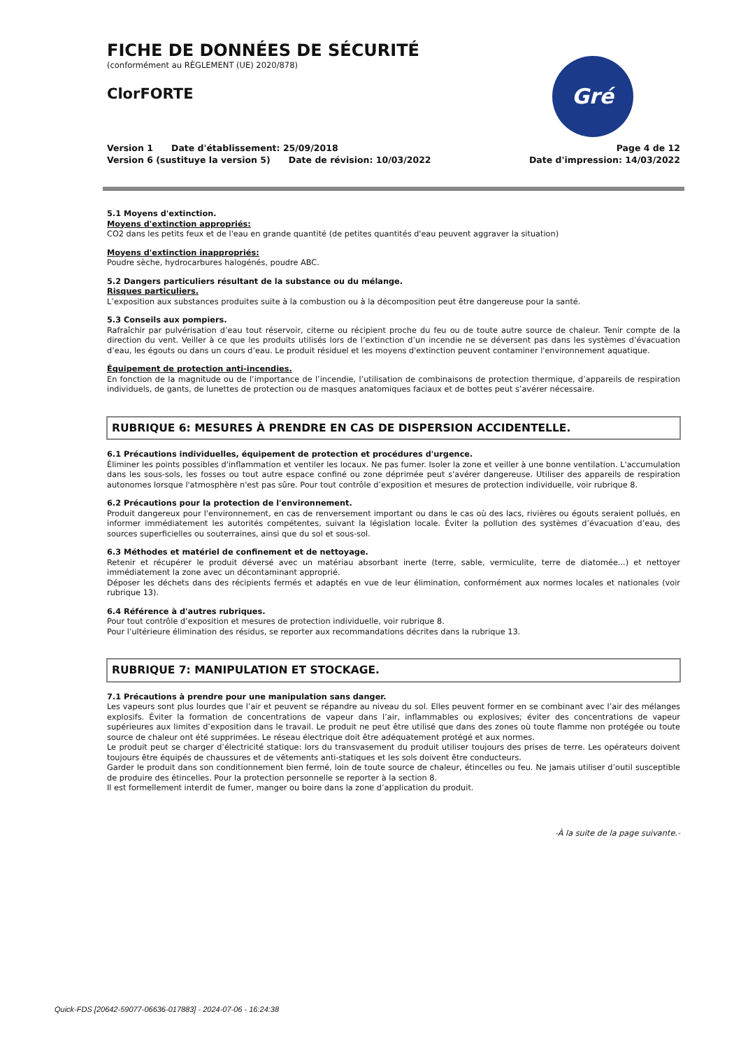Gré
FICHE DE DONNÉES DE SÉCURITÉ
(conformément au RÈGLEMENT (UE) 2020/878)
ClorFORTE
Version 1 Date d'établissement: 25/09/2018
Version 6 (sustituye la version 5) Date de révision: 10/03/2022
Page 4 de 12
Date d'impression: 14/03/2022
5.1 Moyens d'extinction.
Moyens d'extinction appropriés:
CO2 dans les petits feux et de l'eau en grande quantité (de petites quantités d'eau peuvent aggraver la situation)
Moyens d'extinction inappropriés:
Poudre sèche, hydrocarbures halogénés, poudre ABC.
5.2 Dangers particuliers résultant de la substance ou du mélange.
Risques particuliers.
L’exposition aux substances produites suite à la combustion ou à la décomposition peut être dangereuse pour la santé.
5.3 Conseils aux pompiers.
Rafraîchir par pulvérisation d’eau tout réservoir, citerne ou récipient proche du feu ou de toute autre source de chaleur. Tenir compte de la direction du vent. Veiller à ce que les produits utilisés lors de l’extinction d’un incendie ne se déversent pas dans les systèmes d’évacuation d’eau, les égouts ou dans un cours d’eau. Le produit résiduel et les moyens d'extinction peuvent contaminer l'environnement aquatique.
Équipement de protection anti-incendies.
En fonction de la magnitude ou de l’importance de l’incendie, l’utilisation de combinaisons de protection thermique, d’appareils de respiration individuels, de gants, de lunettes de protection ou de masques anatomiques faciaux et de bottes peut s’avérer nécessaire.
RUBRIQUE 6: MESURES À PRENDRE EN CAS DE DISPERSION ACCIDENTELLE.
6.1 Précautions individuelles, équipement de protection et procédures d'urgence.
Éliminer les points possibles d'inflammation et ventiler les locaux. Ne pas fumer. Isoler la zone et veiller à une bonne ventilation. L'accumulation dans les sous-sols, les fosses ou tout autre espace confiné ou zone déprimée peut s'avérer dangereuse. Utiliser des appareils de respiration autonomes lorsque l'atmosphère n'est pas sûre. Pour tout contrôle d’exposition et mesures de protection individuelle, voir rubrique 8.
6.2 Précautions pour la protection de l'environnement.
Produit dangereux pour l'environnement, en cas de renversement important ou dans le cas où des lacs, rivières ou égouts seraient pollués, en informer immédiatement les autorités compétentes, suivant la législation locale. Éviter la pollution des systèmes d’évacuation d’eau, des sources superficielles ou souterraines, ainsi que du sol et sous-sol.
6.3 Méthodes et matériel de confinement et de nettoyage.
Retenir et récupérer le produit déversé avec un matériau absorbant inerte (terre, sable, vermiculite, terre de diatomée...) et nettoyer immédiatement la zone avec un décontaminant approprié.
Déposer les déchets dans des récipients fermés et adaptés en vue de leur élimination, conformément aux normes locales et nationales (voir rubrique 13).
6.4 Référence à d'autres rubriques.
Pour tout contrôle d’exposition et mesures de protection individuelle, voir rubrique 8.
Pour l’ultérieure élimination des résidus, se reporter aux recommandations décrites dans la rubrique 13.
RUBRIQUE 7: MANIPULATION ET STOCKAGE.
7.1 Précautions à prendre pour une manipulation sans danger.
Les vapeurs sont plus lourdes que l’air et peuvent se répandre au niveau du sol. Elles peuvent former en se combinant avec l’air des mélanges explosifs. Éviter la formation de concentrations de vapeur dans l’air, inflammables ou explosives; éviter des concentrations de vapeur supérieures aux limites d’exposition dans le travail. Le produit ne peut être utilisé que dans des zones où toute flamme non protégée ou toute source de chaleur ont été supprimées. Le réseau électrique doit être adéquatement protégé et aux normes.
Le produit peut se charger d’électricité statique: lors du transvasement du produit utiliser toujours des prises de terre. Les opérateurs doivent toujours être équipés de chaussures et de vêtements anti-statiques et les sols doivent être conducteurs.
Garder le produit dans son conditionnement bien fermé, loin de toute source de chaleur, étincelles ou feu. Ne jamais utiliser d’outil susceptible de produire des étincelles. Pour la protection personnelle se reporter à la section 8.
Il est formellement interdit de fumer, manger ou boire dans la zone d’application du produit.
-À la suite de la page suivante.-
Quick-FDS [20642-59077-06636-017883] - 2024-07-06 - 16:24:38